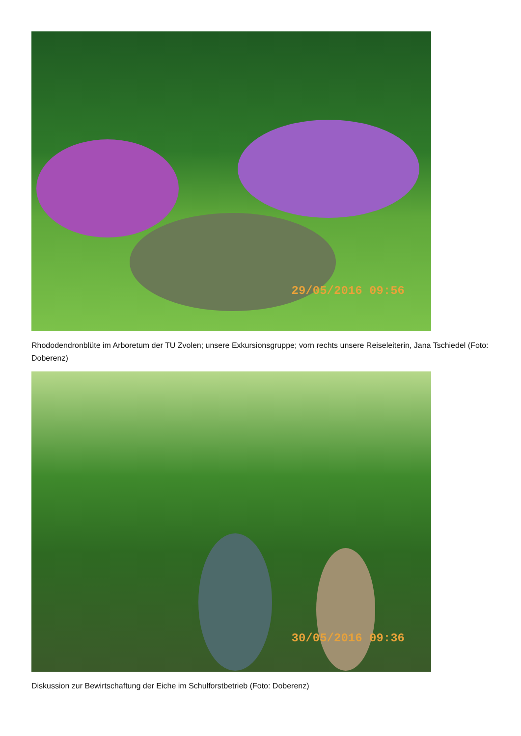29/05/2016 09:56
Rhododendronblüte im Arboretum der TU Zvolen; unsere Exkursionsgruppe; vorn rechts unsere Reiseleiterin, Jana Tschiedel (Foto: Doberenz)
30/05/2016 09:36
Diskussion zur Bewirtschaftung der Eiche im Schulforstbetrieb (Foto: Doberenz)